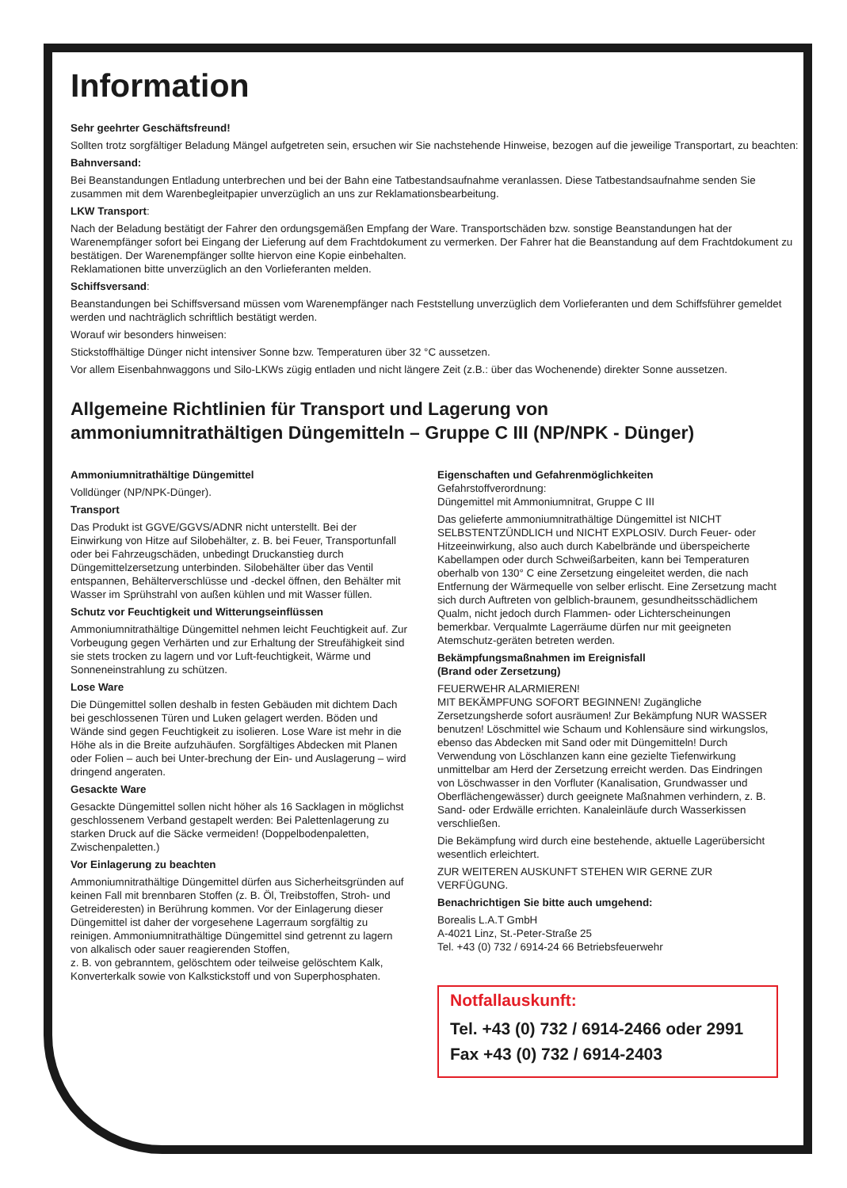Information
Sehr geehrter Geschäftsfreund!
Sollten trotz sorgfältiger Beladung Mängel aufgetreten sein, ersuchen wir Sie nachstehende Hinweise, bezogen auf die jeweilige Transportart, zu beachten:
Bahnversand:
Bei Beanstandungen Entladung unterbrechen und bei der Bahn eine Tatbestandsaufnahme veranlassen. Diese Tatbestandsaufnahme senden Sie zusammen mit dem Warenbegleitpapier unverzüglich an uns zur Reklamationsbearbeitung.
LKW Transport:
Nach der Beladung bestätigt der Fahrer den ordungsgemäßen Empfang der Ware. Transportschäden bzw. sonstige Beanstandungen hat der Warenempfänger sofort bei Eingang der Lieferung auf dem Frachtdokument zu vermerken. Der Fahrer hat die Beanstandung auf dem Frachtdokument zu bestätigen. Der Warenempfänger sollte hiervon eine Kopie einbehalten.
Reklamationen bitte unverzüglich an den Vorlieferanten melden.
Schiffsversand:
Beanstandungen bei Schiffsversand müssen vom Warenempfänger nach Feststellung unverzüglich dem Vorlieferanten und dem Schiffsführer gemeldet werden und nachträglich schriftlich bestätigt werden.
Worauf wir besonders hinweisen:
Stickstoffhältige Dünger nicht intensiver Sonne bzw. Temperaturen über 32 °C aussetzen.
Vor allem Eisenbahnwaggons und Silo-LKWs zügig entladen und nicht längere Zeit (z.B.: über das Wochenende) direkter Sonne aussetzen.
Allgemeine Richtlinien für Transport und Lagerung von
ammoniumnitrathältigen Düngemitteln – Gruppe C III (NP/NPK - Dünger)
Ammoniumnitrathältige Düngemittel
Volldünger (NP/NPK-Dünger).
Transport
Das Produkt ist GGVE/GGVS/ADNR nicht unterstellt. Bei der Einwirkung von Hitze auf Silobehälter, z. B. bei Feuer, Transportunfall oder bei Fahrzeugschäden, unbedingt Druckanstieg durch Düngemittelzersetzung unterbinden. Silobehälter über das Ventil entspannen, Behälterverschlüsse und -deckel öffnen, den Behälter mit Wasser im Sprühstrahl von außen kühlen und mit Wasser füllen.
Schutz vor Feuchtigkeit und Witterungseinflüssen
Ammoniumnitrathältige Düngemittel nehmen leicht Feuchtigkeit auf. Zur Vorbeugung gegen Verhärten und zur Erhaltung der Streufähigkeit sind sie stets trocken zu lagern und vor Luft-feuchtigkeit, Wärme und Sonneneinstrahlung zu schützen.
Lose Ware
Die Düngemittel sollen deshalb in festen Gebäuden mit dichtem Dach bei geschlossenen Türen und Luken gelagert werden. Böden und Wände sind gegen Feuchtigkeit zu isolieren. Lose Ware ist mehr in die Höhe als in die Breite aufzuhäufen. Sorgfältiges Abdecken mit Planen oder Folien – auch bei Unter-brechung der Ein- und Auslagerung – wird dringend angeraten.
Gesackte Ware
Gesackte Düngemittel sollen nicht höher als 16 Sacklagen in möglichst geschlossenem Verband gestapelt werden: Bei Palettenlagerung zu starken Druck auf die Säcke vermeiden! (Doppelbodenpaletten, Zwischenpaletten.)
Vor Einlagerung zu beachten
Ammoniumnitrathältige Düngemittel dürfen aus Sicherheitsgründen auf keinen Fall mit brennbaren Stoffen (z. B. Öl, Treibstoffen, Stroh- und Getreideresten) in Berührung kommen. Vor der Einlagerung dieser Düngemittel ist daher der vorgesehene Lagerraum sorgfältig zu reinigen. Ammoniumnitrathältige Düngemittel sind getrennt zu lagern von alkalisch oder sauer reagierenden Stoffen,
z. B. von gebranntem, gelöschtem oder teilweise gelöschtem Kalk, Konverterkalk sowie von Kalkstickstoff und von Superphosphaten.
Eigenschaften und Gefahrenmöglichkeiten
Gefahrstoffverordnung:
Düngemittel mit Ammoniumnitrat, Gruppe C III
Das gelieferte ammoniumnitrathältige Düngemittel ist NICHT SELBSTENTZÜNDLICH und NICHT EXPLOSIV. Durch Feuer- oder Hitzeeinwirkung, also auch durch Kabelbrände und überspeicherte Kabellampen oder durch Schweißarbeiten, kann bei Temperaturen oberhalb von 130° C eine Zersetzung eingeleitet werden, die nach Entfernung der Wärmequelle von selber erlischt. Eine Zersetzung macht sich durch Auftreten von gelblich-braunem, gesundheitsschädlichem Qualm, nicht jedoch durch Flammen- oder Lichterscheinungen bemerkbar. Verqualmte Lagerräume dürfen nur mit geeigneten Atemschutz-geräten betreten werden.
Bekämpfungsmaßnahmen im Ereignisfall
(Brand oder Zersetzung)
FEUERWEHR ALARMIEREN!
MIT BEKÄMPFUNG SOFORT BEGINNEN! Zugängliche Zersetzungsherde sofort ausräumen! Zur Bekämpfung NUR WASSER benutzen! Löschmittel wie Schaum und Kohlensäure sind wirkungslos, ebenso das Abdecken mit Sand oder mit Düngemitteln! Durch Verwendung von Löschlanzen kann eine gezielte Tiefenwirkung unmittelbar am Herd der Zersetzung erreicht werden. Das Eindringen von Löschwasser in den Vorfluter (Kanalisation, Grundwasser und Oberflächengewässer) durch geeignete Maßnahmen verhindern, z. B. Sand- oder Erdwälle errichten. Kanaleinläufe durch Wasserkissen verschließen.
Die Bekämpfung wird durch eine bestehende, aktuelle Lagerübersicht wesentlich erleichtert.
ZUR WEITEREN AUSKUNFT STEHEN WIR GERNE ZUR VERFÜGUNG.
Benachrichtigen Sie bitte auch umgehend:
Borealis L.A.T GmbH
A-4021 Linz, St.-Peter-Straße 25
Tel. +43 (0) 732 / 6914-24 66 Betriebsfeuerwehr
Notfallauskunft:
Tel. +43 (0) 732 / 6914-2466 oder 2991
Fax +43 (0) 732 / 6914-2403